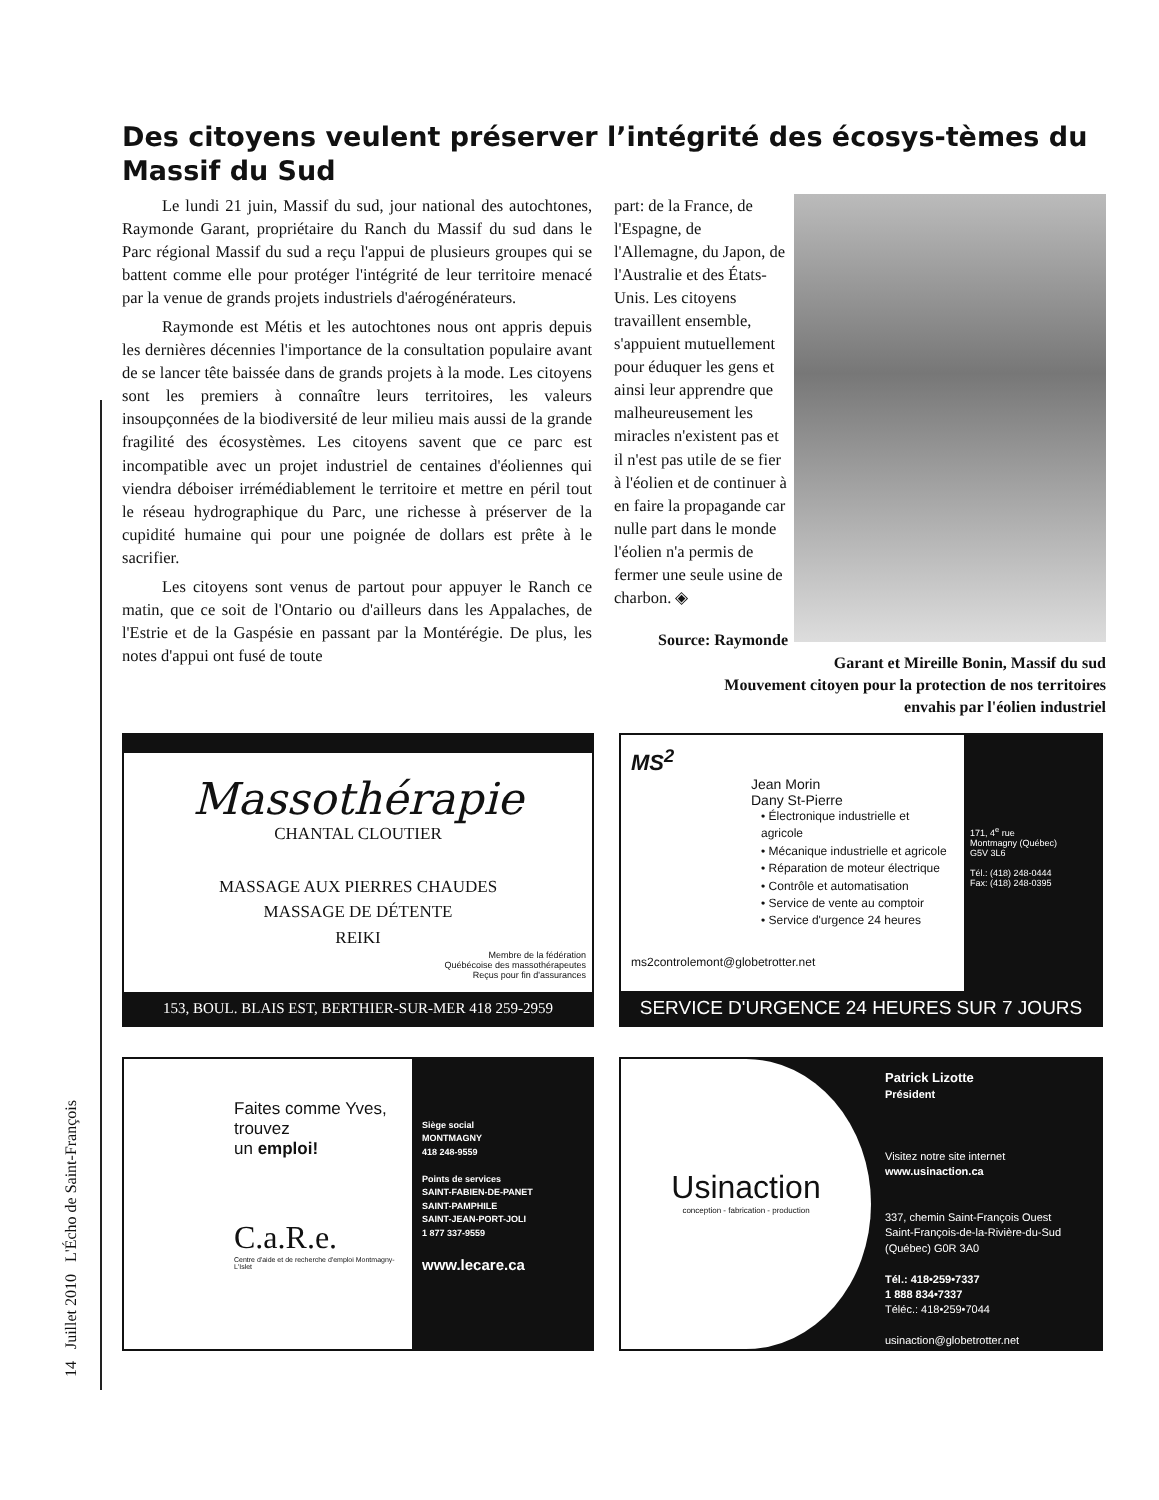14 Juillet 2010 L'Écho de Saint-François
Des citoyens veulent préserver l’intégrité des écosys-tèmes du Massif du Sud
Le lundi 21 juin, Massif du sud, jour national des autochtones, Raymonde Garant, propriétaire du Ranch du Massif du sud dans le Parc régional Massif du sud a reçu l'appui de plusieurs groupes qui se battent comme elle pour protéger l'intégrité de leur territoire menacé par la venue de grands projets industriels d'aérogénérateurs.
Raymonde est Métis et les autochtones nous ont appris depuis les dernières décennies l'importance de la consultation populaire avant de se lancer tête baissée dans de grands projets à la mode. Les citoyens sont les premiers à connaître leurs territoires, les valeurs insoupçonnées de la biodiversité de leur milieu mais aussi de la grande fragilité des écosystèmes. Les citoyens savent que ce parc est incompatible avec un projet industriel de centaines d'éoliennes qui viendra déboiser irrémédiablement le territoire et mettre en péril tout le réseau hydrographique du Parc, une richesse à préserver de la cupidité humaine qui pour une poignée de dollars est prête à le sacrifier.
Les citoyens sont venus de partout pour appuyer le Ranch ce matin, que ce soit de l'Ontario ou d'ailleurs dans les Appalaches, de l'Estrie et de la Gaspésie en passant par la Montérégie. De plus, les notes d'appui ont fusé de toute
part: de la France, de l'Espagne, de l'Allemagne, du Japon, de l'Australie et des États-Unis. Les citoyens travaillent ensemble, s'appuient mutuellement pour éduquer les gens et ainsi leur apprendre que malheureusement les miracles n'existent pas et il n'est pas utile de se fier à l'éolien et de continuer à en faire la propagande car nulle part dans le monde l'éolien n'a permis de fermer une seule usine de charbon. ◈
Source: Raymonde Garant et Mireille Bonin, Massif du sud
Mouvement citoyen pour la protection de nos territoires
envahis par l'éolien industriel
Massothérapie
CHANTAL CLOUTIER
MASSAGE AUX PIERRES CHAUDES
MASSAGE DE DÉTENTE
REIKI
Membre de la fédération
Québécoise des massothérapeutes
Reçus pour fin d'assurances
153, BOUL. BLAIS EST, BERTHIER-SUR-MER 418 259-2959
MS<sup>2</sup>
Jean Morin
Dany St-Pierre
• Électronique industrielle et agricole
• Mécanique industrielle et agricole
• Réparation de moteur électrique
• Contrôle et automatisation
• Service de vente au comptoir
• Service d'urgence 24 heures
ms2controlemont@globetrotter.net
171, 4<sup>e</sup> rue
Montmagny (Québec)
G5V 3L6
Tél.: (418) 248-0444
Fax: (418) 248-0395
SERVICE D'URGENCE 24 HEURES SUR 7 JOURS
Faites comme Yves,
trouvez
un emploi!
C.a.R.e.
Centre d'aide et de recherche d'emploi Montmagny-L'Islet
Siège social
MONTMAGNY
418 248-9559
Points de services
SAINT-FABIEN-DE-PANET
SAINT-PAMPHILE
SAINT-JEAN-PORT-JOLI
1 877 337-9559
www.lecare.ca
Usinaction
conception - fabrication - production
Patrick Lizotte
Président
Visitez notre site internet
www.usinaction.ca
337, chemin Saint-François Ouest
Saint-François-de-la-Rivière-du-Sud
(Québec) G0R 3A0
Tél.: 418•259•7337
1 888 834•7337
Téléc.: 418•259•7044
usinaction@globetrotter.net